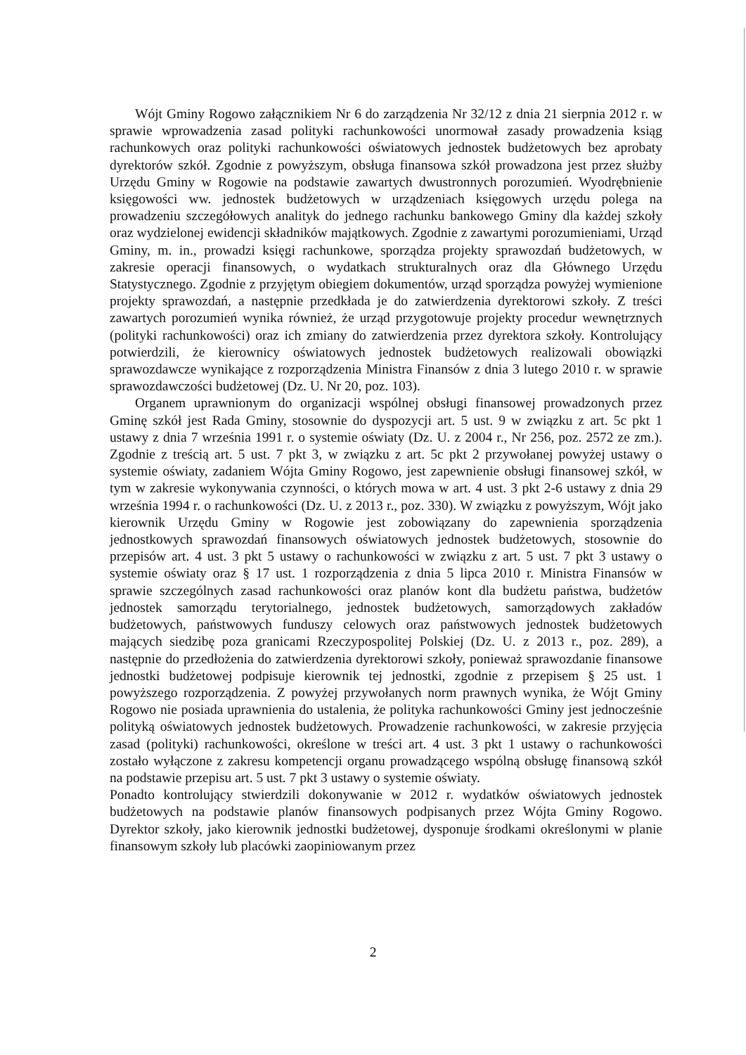Wójt Gminy Rogowo załącznikiem Nr 6 do zarządzenia Nr 32/12 z dnia 21 sierpnia 2012 r. w sprawie wprowadzenia zasad polityki rachunkowości unormował zasady prowadzenia ksiąg rachunkowych oraz polityki rachunkowości oświatowych jednostek budżetowych bez aprobaty dyrektorów szkół. Zgodnie z powyższym, obsługa finansowa szkół prowadzona jest przez służby Urzędu Gminy w Rogowie na podstawie zawartych dwustronnych porozumień. Wyodrębnienie księgowości ww. jednostek budżetowych w urządzeniach księgowych urzędu polega na prowadzeniu szczegółowych analityk do jednego rachunku bankowego Gminy dla każdej szkoły oraz wydzielonej ewidencji składników majątkowych. Zgodnie z zawartymi porozumieniami, Urząd Gminy, m. in., prowadzi księgi rachunkowe, sporządza projekty sprawozdań budżetowych, w zakresie operacji finansowych, o wydatkach strukturalnych oraz dla Głównego Urzędu Statystycznego. Zgodnie z przyjętym obiegiem dokumentów, urząd sporządza powyżej wymienione projekty sprawozdań, a następnie przedkłada je do zatwierdzenia dyrektorowi szkoły. Z treści zawartych porozumień wynika również, że urząd przygotowuje projekty procedur wewnętrznych (polityki rachunkowości) oraz ich zmiany do zatwierdzenia przez dyrektora szkoły. Kontrolujący potwierdzili, że kierownicy oświatowych jednostek budżetowych realizowali obowiązki sprawozdawcze wynikające z rozporządzenia Ministra Finansów z dnia 3 lutego 2010 r. w sprawie sprawozdawczości budżetowej (Dz. U. Nr 20, poz. 103).
Organem uprawnionym do organizacji wspólnej obsługi finansowej prowadzonych przez Gminę szkół jest Rada Gminy, stosownie do dyspozycji art. 5 ust. 9 w związku z art. 5c pkt 1 ustawy z dnia 7 września 1991 r. o systemie oświaty (Dz. U. z 2004 r., Nr 256, poz. 2572 ze zm.). Zgodnie z treścią art. 5 ust. 7 pkt 3, w związku z art. 5c pkt 2 przywołanej powyżej ustawy o systemie oświaty, zadaniem Wójta Gminy Rogowo, jest zapewnienie obsługi finansowej szkół, w tym w zakresie wykonywania czynności, o których mowa w art. 4 ust. 3 pkt 2-6 ustawy z dnia 29 września 1994 r. o rachunkowości (Dz. U. z 2013 r., poz. 330). W związku z powyższym, Wójt jako kierownik Urzędu Gminy w Rogowie jest zobowiązany do zapewnienia sporządzenia jednostkowych sprawozdań finansowych oświatowych jednostek budżetowych, stosownie do przepisów art. 4 ust. 3 pkt 5 ustawy o rachunkowości w związku z art. 5 ust. 7 pkt 3 ustawy o systemie oświaty oraz § 17 ust. 1 rozporządzenia z dnia 5 lipca 2010 r. Ministra Finansów w sprawie szczególnych zasad rachunkowości oraz planów kont dla budżetu państwa, budżetów jednostek samorządu terytorialnego, jednostek budżetowych, samorządowych zakładów budżetowych, państwowych funduszy celowych oraz państwowych jednostek budżetowych mających siedzibę poza granicami Rzeczypospolitej Polskiej (Dz. U. z 2013 r., poz. 289), a następnie do przedłożenia do zatwierdzenia dyrektorowi szkoły, ponieważ sprawozdanie finansowe jednostki budżetowej podpisuje kierownik tej jednostki, zgodnie z przepisem § 25 ust. 1 powyższego rozporządzenia. Z powyżej przywołanych norm prawnych wynika, że Wójt Gminy Rogowo nie posiada uprawnienia do ustalenia, że polityka rachunkowości Gminy jest jednocześnie polityką oświatowych jednostek budżetowych. Prowadzenie rachunkowości, w zakresie przyjęcia zasad (polityki) rachunkowości, określone w treści art. 4 ust. 3 pkt 1 ustawy o rachunkowości zostało wyłączone z zakresu kompetencji organu prowadzącego wspólną obsługę finansową szkół na podstawie przepisu art. 5 ust. 7 pkt 3 ustawy o systemie oświaty.
Ponadto kontrolujący stwierdzili dokonywanie w 2012 r. wydatków oświatowych jednostek budżetowych na podstawie planów finansowych podpisanych przez Wójta Gminy Rogowo. Dyrektor szkoły, jako kierownik jednostki budżetowej, dysponuje środkami określonymi w planie finansowym szkoły lub placówki zaopiniowanym przez
2